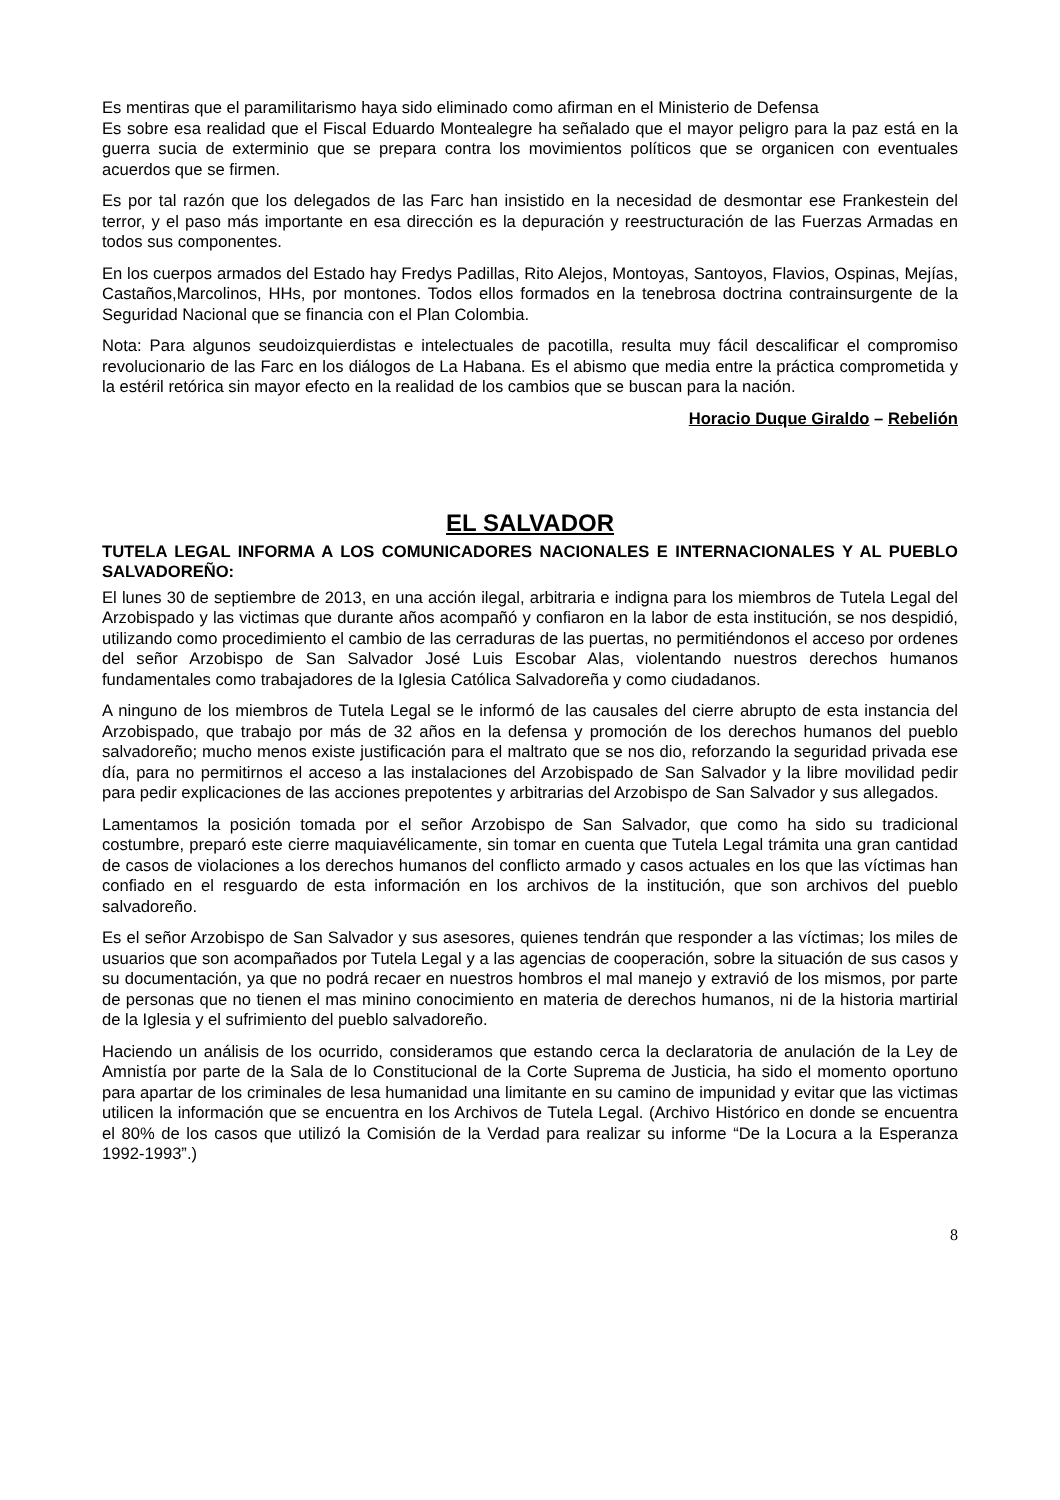Es mentiras que el paramilitarismo haya sido eliminado como afirman en el Ministerio de Defensa
Es sobre esa realidad que el Fiscal Eduardo Montealegre ha señalado que el mayor peligro para la paz está en la guerra sucia de exterminio que se prepara contra los movimientos políticos que se organicen con eventuales acuerdos que se firmen.
Es por tal razón que los delegados de las Farc han insistido en la necesidad de desmontar ese Frankestein del terror, y el paso más importante en esa dirección es la depuración y reestructuración de las Fuerzas Armadas en todos sus componentes.
En los cuerpos armados del Estado hay Fredys Padillas, Rito Alejos, Montoyas, Santoyos, Flavios, Ospinas, Mejías, Castaños,Marcolinos, HHs, por montones. Todos ellos formados en la tenebrosa doctrina contrainsurgente de la Seguridad Nacional que se financia con el Plan Colombia.
Nota: Para algunos seudoizquierdistas e intelectuales de pacotilla, resulta muy fácil descalificar el compromiso revolucionario de las Farc en los diálogos de La Habana. Es el abismo que media entre la práctica comprometida y la estéril retórica sin mayor efecto en la realidad de los cambios que se buscan para la nación.
Horacio Duque Giraldo – Rebelión
EL SALVADOR
TUTELA LEGAL INFORMA A LOS COMUNICADORES NACIONALES E INTERNACIONALES Y AL PUEBLO SALVADOREÑO:
El lunes 30 de septiembre de 2013, en una acción ilegal, arbitraria e indigna para los miembros de Tutela Legal del Arzobispado y las victimas que durante años acompañó y confiaron en la labor de esta institución, se nos despidió, utilizando como procedimiento el cambio de las cerraduras de las puertas, no permitiéndonos el acceso por ordenes del señor Arzobispo de San Salvador José Luis Escobar Alas, violentando nuestros derechos humanos fundamentales como trabajadores de la Iglesia Católica Salvadoreña y como ciudadanos.
A ninguno de los miembros de Tutela Legal se le informó de las causales del cierre abrupto de esta instancia del Arzobispado, que trabajo por más de 32 años en la defensa y promoción de los derechos humanos del pueblo salvadoreño; mucho menos existe justificación para el maltrato que se nos dio, reforzando la seguridad privada ese día, para no permitirnos el acceso a las instalaciones del Arzobispado de San Salvador y la libre movilidad pedir para pedir explicaciones de las acciones prepotentes y arbitrarias del Arzobispo de San Salvador y sus allegados.
Lamentamos la posición tomada por el señor Arzobispo de San Salvador, que como ha sido su tradicional costumbre, preparó este cierre maquiavélicamente, sin tomar en cuenta que Tutela Legal trámita una gran cantidad de casos de violaciones a los derechos humanos del conflicto armado y casos actuales en los que las víctimas han confiado en el resguardo de esta información en los archivos de la institución, que son archivos del pueblo salvadoreño.
Es el señor Arzobispo de San Salvador y sus asesores, quienes tendrán que responder a las víctimas; los miles de usuarios que son acompañados por Tutela Legal y a las agencias de cooperación, sobre la situación de sus casos y su documentación, ya que no podrá recaer en nuestros hombros el mal manejo y extravió de los mismos, por parte de personas que no tienen el mas minino conocimiento en materia de derechos humanos, ni de la historia martirial de la Iglesia y el sufrimiento del pueblo salvadoreño.
Haciendo un análisis de los ocurrido, consideramos que estando cerca la declaratoria de anulación de la Ley de Amnistía por parte de la Sala de lo Constitucional de la Corte Suprema de Justicia, ha sido el momento oportuno para apartar de los criminales de lesa humanidad una limitante en su camino de impunidad y evitar que las victimas utilicen la información que se encuentra en los Archivos de Tutela Legal. (Archivo Histórico en donde se encuentra el 80% de los casos que utilizó la Comisión de la Verdad para realizar su informe “De la Locura a la Esperanza 1992-1993”.)
8